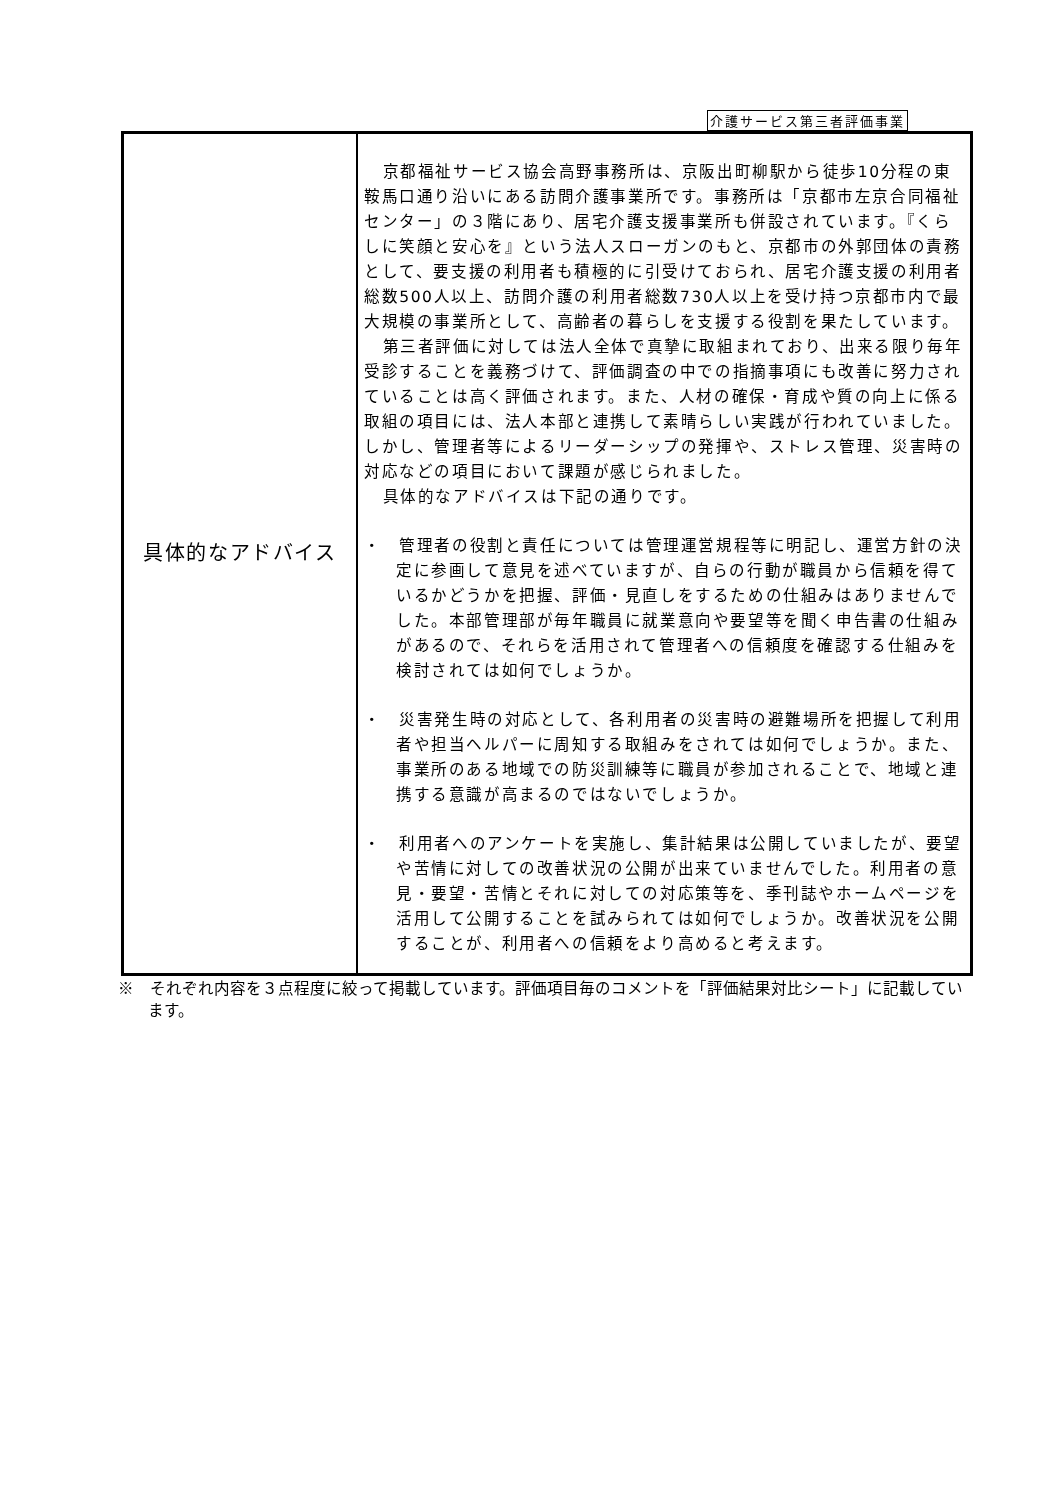介護サービス第三者評価事業
| 具体的なアドバイス | 京都福祉サービス協会高野事務所は、京阪出町柳駅から徒歩10分程の東鞍馬口通り沿いにある訪問介護事業所です。事務所は「京都市左京合同福祉センター」の３階にあり、居宅介護支援事業所も併設されています。『くらしに笑顔と安心を』という法人スローガンのもと、京都市の外郭団体の責務として、要支援の利用者も積極的に引受けておられ、居宅介護支援の利用者総数500人以上、訪問介護の利用者総数730人以上を受け持つ京都市内で最大規模の事業所として、高齢者の暮らしを支援する役割を果たしています。 第三者評価に対しては法人全体で真摯に取組まれており、出来る限り毎年受診することを義務づけて、評価調査の中での指摘事項にも改善に努力されていることは高く評価されます。また、人材の確保・育成や質の向上に係る取組の項目には、法人本部と連携して素晴らしい実践が行われていました。しかし、管理者等によるリーダーシップの発揮や、ストレス管理、災害時の対応などの項目において課題が感じられました。 具体的なアドバイスは下記の通りです。 ・ 管理者の役割と責任については管理運営規程等に明記し、運営方針の決定に参画して意見を述べていますが、自らの行動が職員から信頼を得ているかどうかを把握、評価・見直しをするための仕組みはありませんでした。本部管理部が毎年職員に就業意向や要望等を聞く申告書の仕組みがあるので、それらを活用されて管理者への信頼度を確認する仕組みを検討されては如何でしょうか。 ・ 災害発生時の対応として、各利用者の災害時の避難場所を把握して利用者や担当ヘルパーに周知する取組みをされては如何でしょうか。また、事業所のある地域での防災訓練等に職員が参加されることで、地域と連携する意識が高まるのではないでしょうか。 ・ 利用者へのアンケートを実施し、集計結果は公開していましたが、要望や苦情に対しての改善状況の公開が出来ていませんでした。利用者の意見・要望・苦情とそれに対しての対応策等を、季刊誌やホームページを活用して公開することを試みられては如何でしょうか。改善状況を公開することが、利用者への信頼をより高めると考えます。 |
※　それぞれ内容を３点程度に絞って掲載しています。評価項目毎のコメントを「評価結果対比シート」に記載しています。